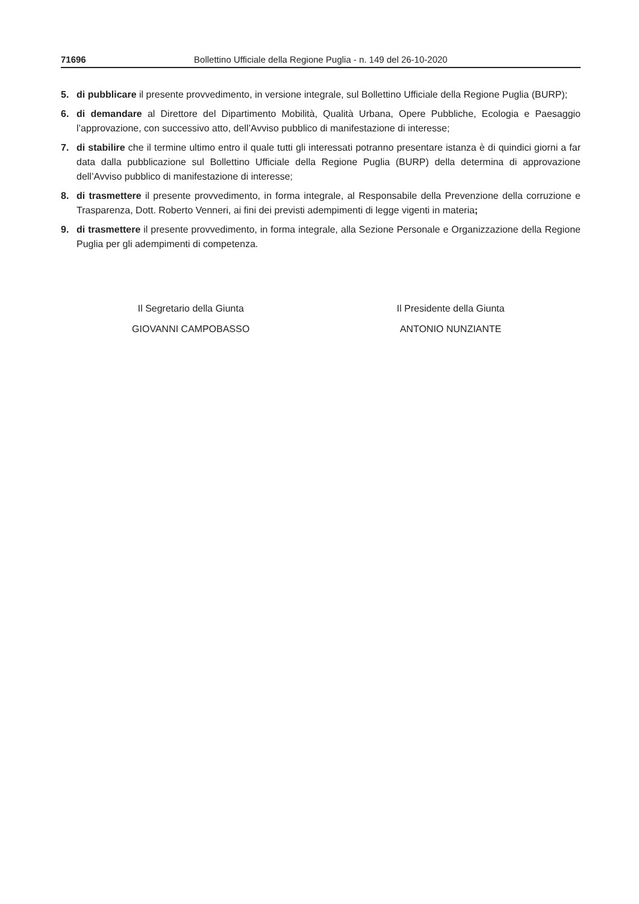71696 Bollettino Ufficiale della Regione Puglia - n. 149 del 26-10-2020
5. di pubblicare il presente provvedimento, in versione integrale, sul Bollettino Ufficiale della Regione Puglia (BURP);
6. di demandare al Direttore del Dipartimento Mobilità, Qualità Urbana, Opere Pubbliche, Ecologia e Paesaggio l’approvazione, con successivo atto, dell’Avviso pubblico di manifestazione di interesse;
7. di stabilire che il termine ultimo entro il quale tutti gli interessati potranno presentare istanza è di quindici giorni a far data dalla pubblicazione sul Bollettino Ufficiale della Regione Puglia (BURP) della determina di approvazione dell’Avviso pubblico di manifestazione di interesse;
8. di trasmettere il presente provvedimento, in forma integrale, al Responsabile della Prevenzione della corruzione e Trasparenza, Dott. Roberto Venneri, ai fini dei previsti adempimenti di legge vigenti in materia;
9. di trasmettere il presente provvedimento, in forma integrale, alla Sezione Personale e Organizzazione della Regione Puglia per gli adempimenti di competenza.
Il Segretario della Giunta
GIOVANNI CAMPOBASSO
Il Presidente della Giunta
ANTONIO NUNZIANTE